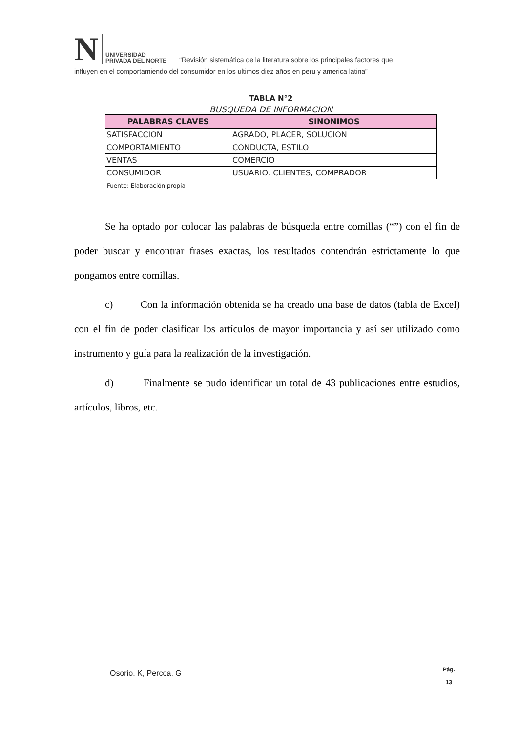N UNIVERSIDAD
PRIVADA DEL NORTE “Revisión sistemática de la literatura sobre los principales factores que
influyen en el comportamiendo del consumidor en los ultimos diez años en peru y america latina”
TABLA N°2
BUSQUEDA DE INFORMACION
| PALABRAS CLAVES | SINONIMOS |
| --- | --- |
| SATISFACCION | AGRADO, PLACER, SOLUCION |
| COMPORTAMIENTO | CONDUCTA, ESTILO |
| VENTAS | COMERCIO |
| CONSUMIDOR | USUARIO, CLIENTES, COMPRADOR |
Fuente: Elaboración propia
Se ha optado por colocar las palabras de búsqueda entre comillas (“”) con el fin de poder buscar y encontrar frases exactas, los resultados contendrán estrictamente lo que pongamos entre comillas.
c) Con la información obtenida se ha creado una base de datos (tabla de Excel) con el fin de poder clasificar los artículos de mayor importancia y así ser utilizado como instrumento y guía para la realización de la investigación.
d) Finalmente se pudo identificar un total de 43 publicaciones entre estudios, artículos, libros, etc.
Osorio. K, Percca. G Pág.
13